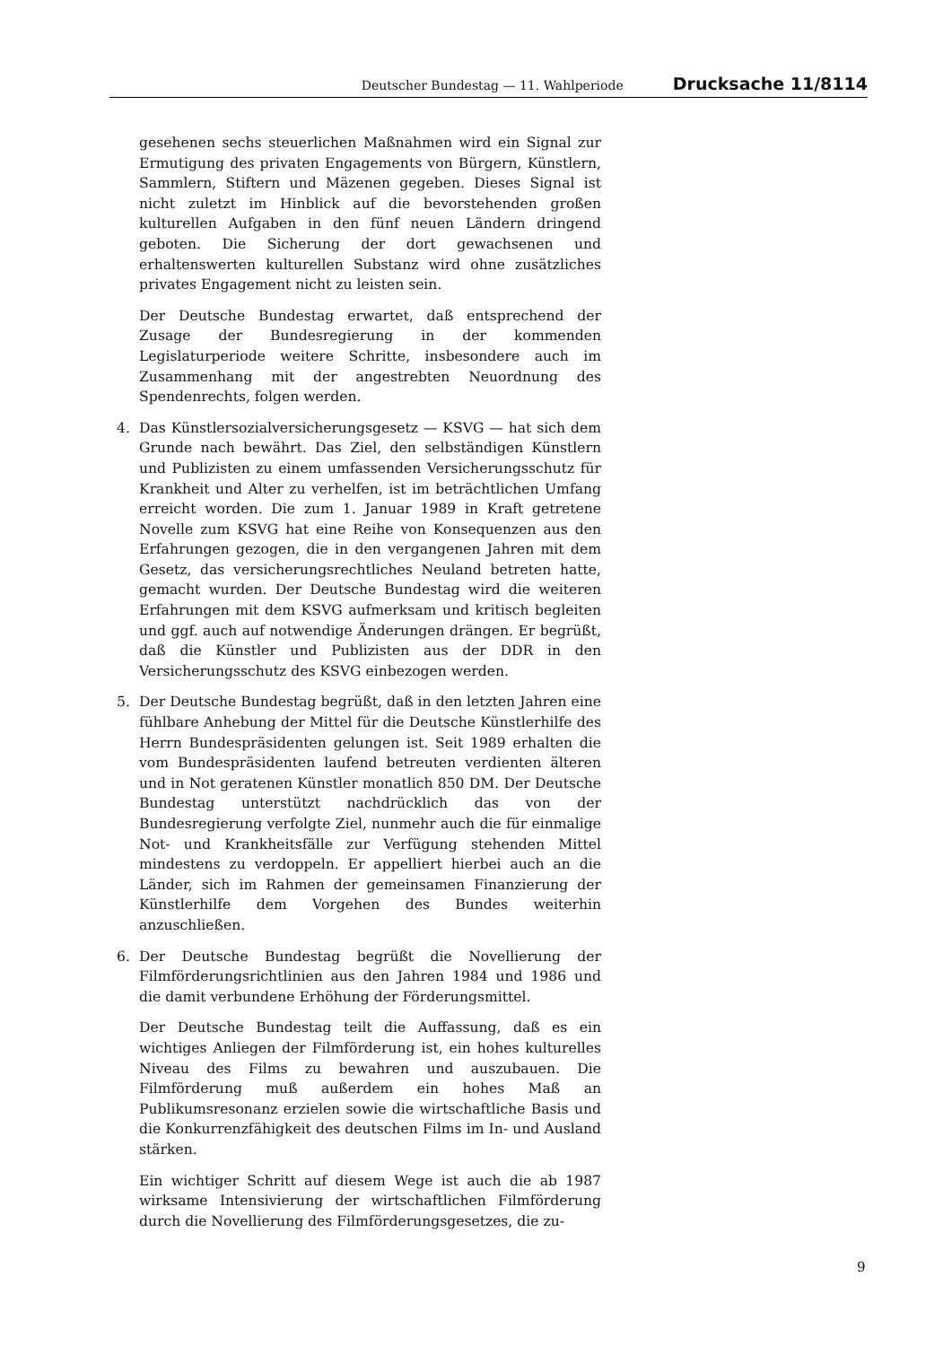Deutscher Bundestag — 11. Wahlperiode Drucksache 11/8114
gesehenen sechs steuerlichen Maßnahmen wird ein Signal zur Ermutigung des privaten Engagements von Bürgern, Künstlern, Sammlern, Stiftern und Mäzenen gegeben. Dieses Signal ist nicht zuletzt im Hinblick auf die bevorstehenden großen kulturellen Aufgaben in den fünf neuen Ländern dringend geboten. Die Sicherung der dort gewachsenen und erhaltenswerten kulturellen Substanz wird ohne zusätzliches privates Engagement nicht zu leisten sein.
Der Deutsche Bundestag erwartet, daß entsprechend der Zusage der Bundesregierung in der kommenden Legislaturperiode weitere Schritte, insbesondere auch im Zusammenhang mit der angestrebten Neuordnung des Spendenrechts, folgen werden.
4. Das Künstlersozialversicherungsgesetz — KSVG — hat sich dem Grunde nach bewährt. Das Ziel, den selbständigen Künstlern und Publizisten zu einem umfassenden Versicherungsschutz für Krankheit und Alter zu verhelfen, ist im beträchtlichen Umfang erreicht worden. Die zum 1. Januar 1989 in Kraft getretene Novelle zum KSVG hat eine Reihe von Konsequenzen aus den Erfahrungen gezogen, die in den vergangenen Jahren mit dem Gesetz, das versicherungsrechtliches Neuland betreten hatte, gemacht wurden. Der Deutsche Bundestag wird die weiteren Erfahrungen mit dem KSVG aufmerksam und kritisch begleiten und ggf. auch auf notwendige Änderungen drängen. Er begrüßt, daß die Künstler und Publizisten aus der DDR in den Versicherungsschutz des KSVG einbezogen werden.
5. Der Deutsche Bundestag begrüßt, daß in den letzten Jahren eine fühlbare Anhebung der Mittel für die Deutsche Künstlerhilfe des Herrn Bundespräsidenten gelungen ist. Seit 1989 erhalten die vom Bundespräsidenten laufend betreuten verdienten älteren und in Not geratenen Künstler monatlich 850 DM. Der Deutsche Bundestag unterstützt nachdrücklich das von der Bundesregierung verfolgte Ziel, nunmehr auch die für einmalige Not- und Krankheitsfälle zur Verfügung stehenden Mittel mindestens zu verdoppeln. Er appelliert hierbei auch an die Länder, sich im Rahmen der gemeinsamen Finanzierung der Künstlerhilfe dem Vorgehen des Bundes weiterhin anzuschließen.
6. Der Deutsche Bundestag begrüßt die Novellierung der Filmförderungsrichtlinien aus den Jahren 1984 und 1986 und die damit verbundene Erhöhung der Förderungsmittel.
Der Deutsche Bundestag teilt die Auffassung, daß es ein wichtiges Anliegen der Filmförderung ist, ein hohes kulturelles Niveau des Films zu bewahren und auszubauen. Die Filmförderung muß außerdem ein hohes Maß an Publikumsresonanz erzielen sowie die wirtschaftliche Basis und die Konkurrenzfähigkeit des deutschen Films im In- und Ausland stärken.
Ein wichtiger Schritt auf diesem Wege ist auch die ab 1987 wirksame Intensivierung der wirtschaftlichen Filmförderung durch die Novellierung des Filmförderungsgesetzes, die zu-
9